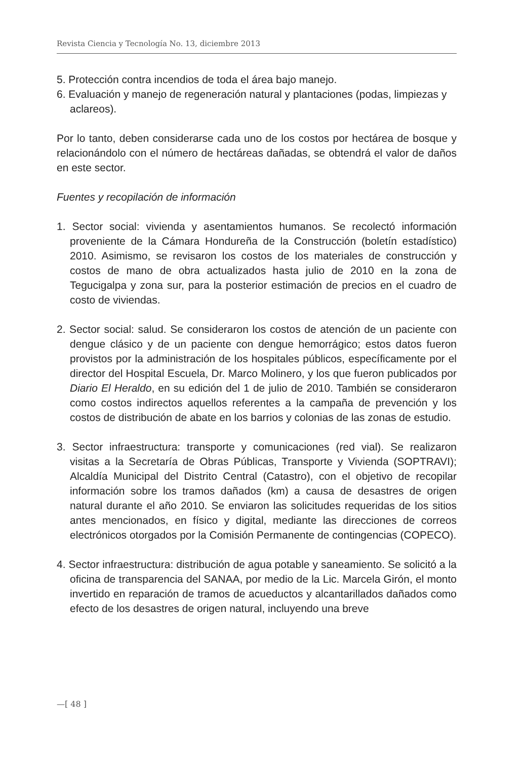Revista Ciencia y Tecnología No. 13, diciembre 2013
5. Protección contra incendios de toda el área bajo manejo.
6. Evaluación y manejo de regeneración natural y plantaciones (podas, limpiezas y aclareos).
Por lo tanto, deben considerarse cada uno de los costos por hectárea de bosque y relacionándolo con el número de hectáreas dañadas, se obtendrá el valor de daños en este sector.
Fuentes y recopilación de información
1. Sector social: vivienda y asentamientos humanos. Se recolectó información proveniente de la Cámara Hondureña de la Construcción (boletín estadístico) 2010. Asimismo, se revisaron los costos de los materiales de construcción y costos de mano de obra actualizados hasta julio de 2010 en la zona de Tegucigalpa y zona sur, para la posterior estimación de precios en el cuadro de costo de viviendas.
2. Sector social: salud. Se consideraron los costos de atención de un paciente con dengue clásico y de un paciente con dengue hemorrágico; estos datos fueron provistos por la administración de los hospitales públicos, específicamente por el director del Hospital Escuela, Dr. Marco Molinero, y los que fueron publicados por Diario El Heraldo, en su edición del 1 de julio de 2010. También se consideraron como costos indirectos aquellos referentes a la campaña de prevención y los costos de distribución de abate en los barrios y colonias de las zonas de estudio.
3. Sector infraestructura: transporte y comunicaciones (red vial). Se realizaron visitas a la Secretaría de Obras Públicas, Transporte y Vivienda (SOPTRAVI); Alcaldía Municipal del Distrito Central (Catastro), con el objetivo de recopilar información sobre los tramos dañados (km) a causa de desastres de origen natural durante el año 2010. Se enviaron las solicitudes requeridas de los sitios antes mencionados, en físico y digital, mediante las direcciones de correos electrónicos otorgados por la Comisión Permanente de contingencias (COPECO).
4. Sector infraestructura: distribución de agua potable y saneamiento. Se solicitó a la oficina de transparencia del SANAA, por medio de la Lic. Marcela Girón, el monto invertido en reparación de tramos de acueductos y alcantarillados dañados como efecto de los desastres de origen natural, incluyendo una breve
—[ 48 ]